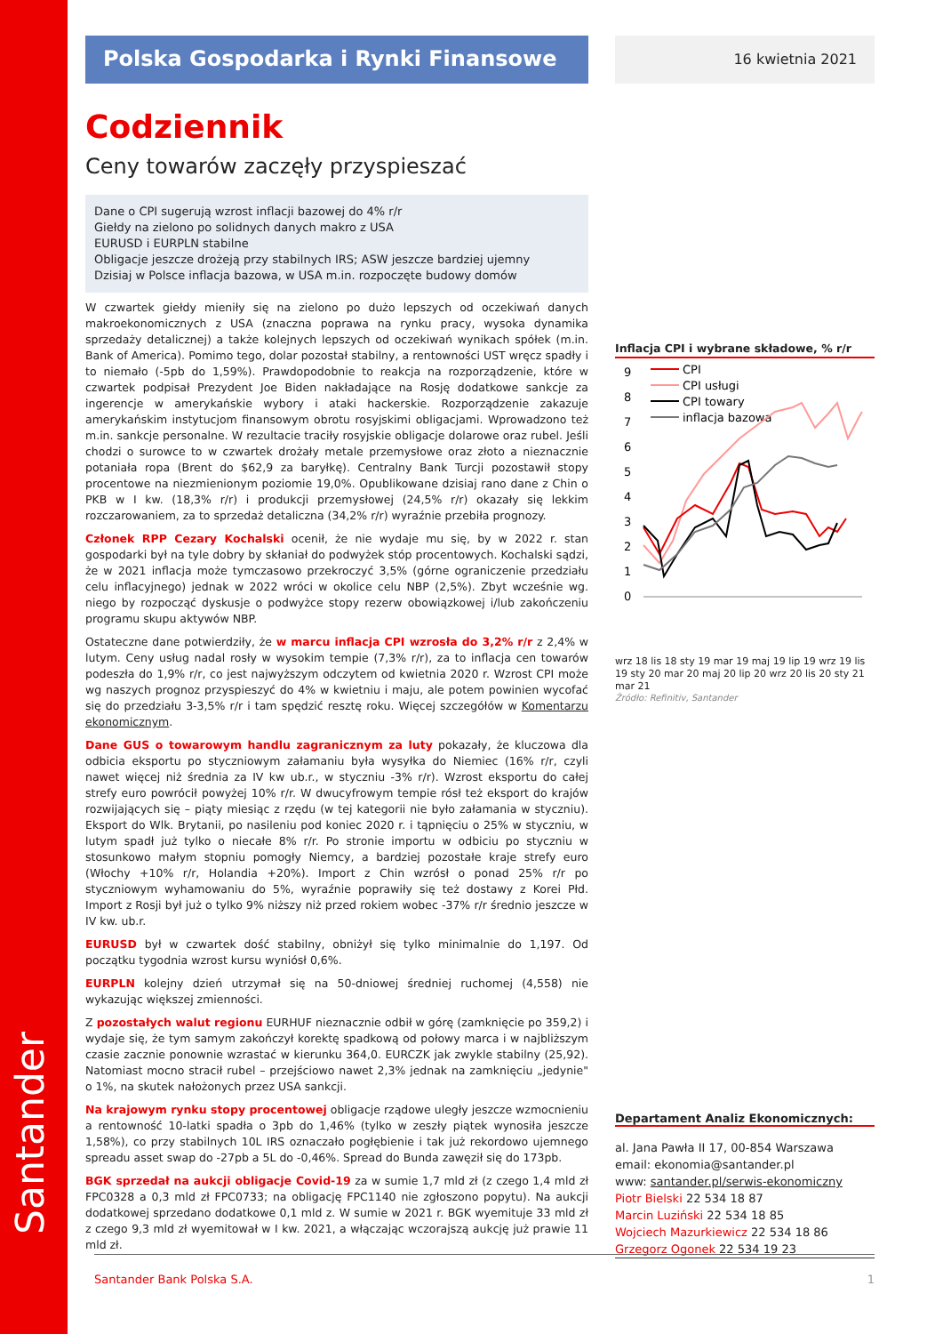Santander
Polska Gospodarka i Rynki Finansowe
Codziennik
Ceny towarów zaczęły przyspieszać
Dane o CPI sugerują wzrost inflacji bazowej do 4% r/r
Giełdy na zielono po solidnych danych makro z USA
EURUSD i EURPLN stabilne
Obligacje jeszcze drożeją przy stabilnych IRS; ASW jeszcze bardziej ujemny
Dzisiaj w Polsce inflacja bazowa, w USA m.in. rozpoczęte budowy domów
W czwartek giełdy mieniły się na zielono po dużo lepszych od oczekiwań danych makroekonomicznych z USA (znaczna poprawa na rynku pracy, wysoka dynamika sprzedaży detalicznej) a także kolejnych lepszych od oczekiwań wynikach spółek (m.in. Bank of America). Pomimo tego, dolar pozostał stabilny, a rentowności UST wręcz spadły i to niemało (-5pb do 1,59%). Prawdopodobnie to reakcja na rozporządzenie, które w czwartek podpisał Prezydent Joe Biden nakładające na Rosję dodatkowe sankcje za ingerencje w amerykańskie wybory i ataki hackerskie. Rozporządzenie zakazuje amerykańskim instytucjom finansowym obrotu rosyjskimi obligacjami. Wprowadzono też m.in. sankcje personalne. W rezultacie traciły rosyjskie obligacje dolarowe oraz rubel. Jeśli chodzi o surowce to w czwartek drożały metale przemysłowe oraz złoto a nieznacznie potaniała ropa (Brent do $62,9 za baryłkę). Centralny Bank Turcji pozostawił stopy procentowe na niezmienionym poziomie 19,0%. Opublikowane dzisiaj rano dane z Chin o PKB w I kw. (18,3% r/r) i produkcji przemysłowej (24,5% r/r) okazały się lekkim rozczarowaniem, za to sprzedaż detaliczna (34,2% r/r) wyraźnie przebiła prognozy.
Członek RPP Cezary Kochalski ocenił, że nie wydaje mu się, by w 2022 r. stan gospodarki był na tyle dobry by skłaniał do podwyżek stóp procentowych. Kochalski sądzi, że w 2021 inflacja może tymczasowo przekroczyć 3,5% (górne ograniczenie przedziału celu inflacyjnego) jednak w 2022 wróci w okolice celu NBP (2,5%). Zbyt wcześnie wg. niego by rozpocząć dyskusje o podwyżce stopy rezerw obowiązkowej i/lub zakończeniu programu skupu aktywów NBP.
Ostateczne dane potwierdziły, że w marcu inflacja CPI wzrosła do 3,2% r/r z 2,4% w lutym. Ceny usług nadal rosły w wysokim tempie (7,3% r/r), za to inflacja cen towarów podeszła do 1,9% r/r, co jest najwyższym odczytem od kwietnia 2020 r. Wzrost CPI może wg naszych prognoz przyspieszyć do 4% w kwietniu i maju, ale potem powinien wycofać się do przedziału 3-3,5% r/r i tam spędzić resztę roku. Więcej szczegółów w Komentarzu ekonomicznym.
Dane GUS o towarowym handlu zagranicznym za luty pokazały, że kluczowa dla odbicia eksportu po styczniowym załamaniu była wysyłka do Niemiec (16% r/r, czyli nawet więcej niż średnia za IV kw ub.r., w styczniu -3% r/r). Wzrost eksportu do całej strefy euro powrócił powyżej 10% r/r. W dwucyfrowym tempie rósł też eksport do krajów rozwijających się – piąty miesiąc z rzędu (w tej kategorii nie było załamania w styczniu). Eksport do Wlk. Brytanii, po nasileniu pod koniec 2020 r. i tąpnięciu o 25% w styczniu, w lutym spadł już tylko o niecałe 8% r/r. Po stronie importu w odbiciu po styczniu w stosunkowo małym stopniu pomogły Niemcy, a bardziej pozostałe kraje strefy euro (Włochy +10% r/r, Holandia +20%). Import z Chin wzrósł o ponad 25% r/r po styczniowym wyhamowaniu do 5%, wyraźnie poprawiły się też dostawy z Korei Płd. Import z Rosji był już o tylko 9% niższy niż przed rokiem wobec -37% r/r średnio jeszcze w IV kw. ub.r.
EURUSD był w czwartek dość stabilny, obniżył się tylko minimalnie do 1,197. Od początku tygodnia wzrost kursu wyniósł 0,6%.
EURPLN kolejny dzień utrzymał się na 50-dniowej średniej ruchomej (4,558) nie wykazując większej zmienności.
Z pozostałych walut regionu EURHUF nieznacznie odbił w górę (zamknięcie po 359,2) i wydaje się, że tym samym zakończył korektę spadkową od połowy marca i w najbliższym czasie zacznie ponownie wzrastać w kierunku 364,0. EURCZK jak zwykle stabilny (25,92). Natomiast mocno stracił rubel – przejściowo nawet 2,3% jednak na zamknięciu „jedynie" o 1%, na skutek nałożonych przez USA sankcji.
Na krajowym rynku stopy procentowej obligacje rządowe uległy jeszcze wzmocnieniu a rentowność 10-latki spadła o 3pb do 1,46% (tylko w zeszły piątek wynosiła jeszcze 1,58%), co przy stabilnych 10L IRS oznaczało pogłębienie i tak już rekordowo ujemnego spreadu asset swap do -27pb a 5L do -0,46%. Spread do Bunda zawęził się do 173pb.
BGK sprzedał na aukcji obligacje Covid-19 za w sumie 1,7 mld zł (z czego 1,4 mld zł FPC0328 a 0,3 mld zł FPC0733; na obligację FPC1140 nie zgłoszono popytu). Na aukcji dodatkowej sprzedano dodatkowe 0,1 mld z. W sumie w 2021 r. BGK wyemituje 33 mld zł z czego 9,3 mld zł wyemitował w I kw. 2021, a włączając wczorajszą aukcję już prawie 11 mld zł.
16 kwietnia 2021
Inflacja CPI i wybrane składowe, % r/r
9
8
7
6
5
4
3
2
1
0
CPI
CPI usługi
CPI towary
inflacja bazowa
wrz 18 lis 18 sty 19 mar 19 maj 19 lip 19 wrz 19 lis 19 sty 20 mar 20 maj 20 lip 20 wrz 20 lis 20 sty 21 mar 21
Źródło: Refinitiv, Santander
Departament Analiz Ekonomicznych:
al. Jana Pawła II 17, 00-854 Warszawa
email: ekonomia@santander.pl
www: santander.pl/serwis-ekonomiczny
Piotr Bielski 22 534 18 87
Marcin Luziński 22 534 18 85
Wojciech Mazurkiewicz 22 534 18 86
Grzegorz Ogonek 22 534 19 23
Santander Bank Polska S.A. 1